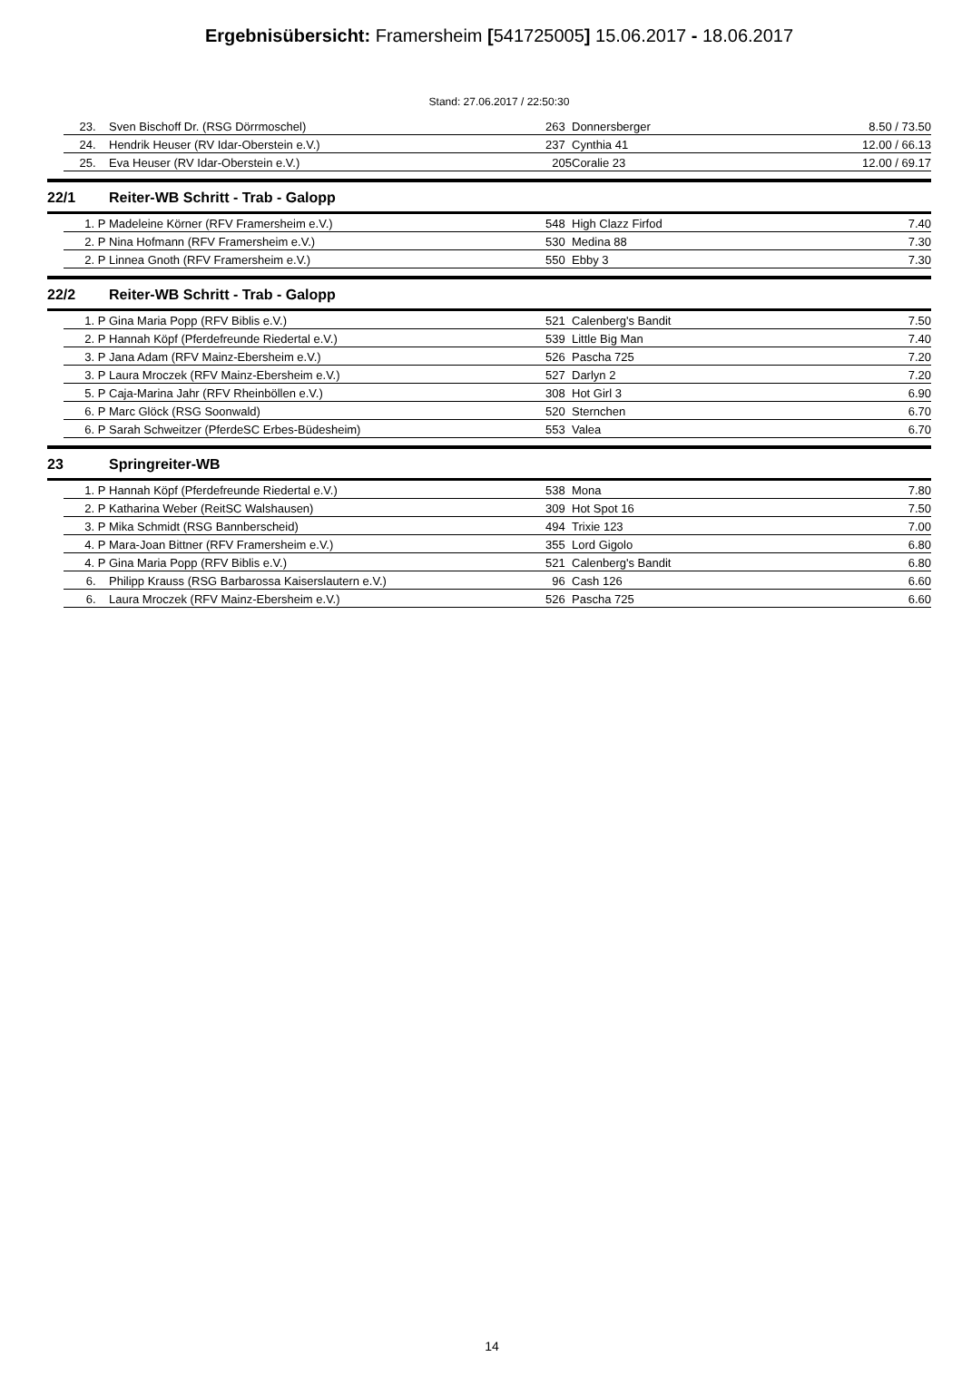Ergebnisübersicht: Framersheim [541725005] 15.06.2017 - 18.06.2017
Stand: 27.06.2017 / 22:50:30
| | 23. | Sven Bischoff Dr. (RSG Dörrmoschel) | 263 | Donnersberger | 8.50 / 73.50 |
| | 24. | Hendrik Heuser (RV Idar-Oberstein e.V.) | 237 | Cynthia 41 | 12.00 / 66.13 |
| | 25. | Eva Heuser (RV Idar-Oberstein e.V.) | 205 | Coralie 23 | 12.00 / 69.17 |
| 22/1 | | Reiter-WB Schritt - Trab - Galopp | | | |
| | 1. P | Madeleine Körner (RFV Framersheim e.V.) | 548 | High Clazz Firfod | 7.40 |
| | 2. P | Nina Hofmann (RFV Framersheim e.V.) | 530 | Medina 88 | 7.30 |
| | 2. P | Linnea Gnoth (RFV Framersheim e.V.) | 550 | Ebby 3 | 7.30 |
| 22/2 | | Reiter-WB Schritt - Trab - Galopp | | | |
| | 1. P | Gina Maria Popp (RFV Biblis e.V.) | 521 | Calenberg's Bandit | 7.50 |
| | 2. P | Hannah Köpf (Pferdefreunde Riedertal e.V.) | 539 | Little Big Man | 7.40 |
| | 3. P | Jana Adam (RFV Mainz-Ebersheim e.V.) | 526 | Pascha 725 | 7.20 |
| | 3. P | Laura Mroczek (RFV Mainz-Ebersheim e.V.) | 527 | Darlyn 2 | 7.20 |
| | 5. P | Caja-Marina Jahr (RFV Rheinböllen e.V.) | 308 | Hot Girl 3 | 6.90 |
| | 6. P | Marc Glöck (RSG Soonwald) | 520 | Sternchen | 6.70 |
| | 6. P | Sarah Schweitzer (PferdeSC Erbes-Büdesheim) | 553 | Valea | 6.70 |
| 23 | | Springreiter-WB | | | |
| | 1. P | Hannah Köpf (Pferdefreunde Riedertal e.V.) | 538 | Mona | 7.80 |
| | 2. P | Katharina Weber (ReitSC Walshausen) | 309 | Hot Spot 16 | 7.50 |
| | 3. P | Mika Schmidt (RSG Bannberscheid) | 494 | Trixie 123 | 7.00 |
| | 4. P | Mara-Joan Bittner (RFV Framersheim e.V.) | 355 | Lord Gigolo | 6.80 |
| | 4. P | Gina Maria Popp (RFV Biblis e.V.) | 521 | Calenberg's Bandit | 6.80 |
| | 6. | Philipp Krauss (RSG Barbarossa Kaiserslautern e.V.) | 96 | Cash 126 | 6.60 |
| | 6. | Laura Mroczek (RFV Mainz-Ebersheim e.V.) | 526 | Pascha 725 | 6.60 |
14